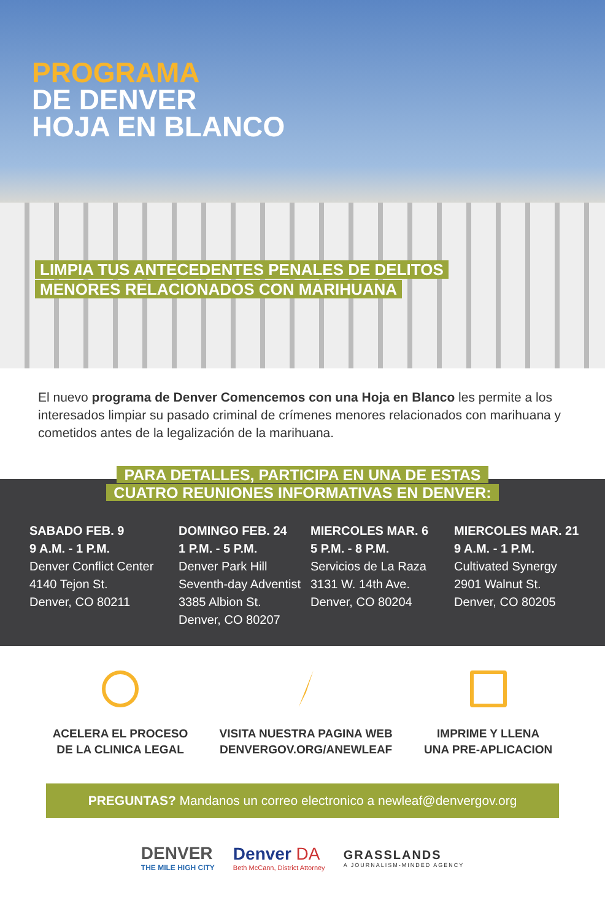PROGRAMA
DE DENVER
HOJA EN BLANCO
LIMPIA TUS ANTECEDENTES PENALES DE DELITOS
MENORES RELACIONADOS CON MARIHUANA
El nuevo programa de Denver Comencemos con una Hoja en Blanco les permite a los interesados limpiar su pasado criminal de crímenes menores relacionados con marihuana y cometidos antes de la legalización de la marihuana.
PARA DETALLES, PARTICIPA EN UNA DE ESTAS
CUATRO REUNIONES INFORMATIVAS EN DENVER:
SABADO FEB. 9
9 A.M. - 1 P.M.
Denver Conflict Center
4140 Tejon St.
Denver, CO 80211
DOMINGO FEB. 24
1 P.M. - 5 P.M.
Denver Park Hill
Seventh-day Adventist
3385 Albion St.
Denver, CO 80207
MIERCOLES MAR. 6
5 P.M. - 8 P.M.
Servicios de La Raza
3131 W. 14th Ave.
Denver, CO 80204
MIERCOLES MAR. 21
9 A.M. - 1 P.M.
Cultivated Synergy
2901 Walnut St.
Denver, CO 80205
ACELERA EL PROCESO
DE LA CLINICA LEGAL
VISITA NUESTRA PAGINA WEB
DENVERGOV.ORG/ANEWLEAF
IMPRIME Y LLENA
UNA PRE-APLICACION
PREGUNTAS? Mandanos un correo electronico a newleaf@denvergov.org
DENVER
THE MILE HIGH CITY
Denver DA
Beth McCann, District Attorney
GRASSLANDS
A JOURNALISM-MINDED AGENCY